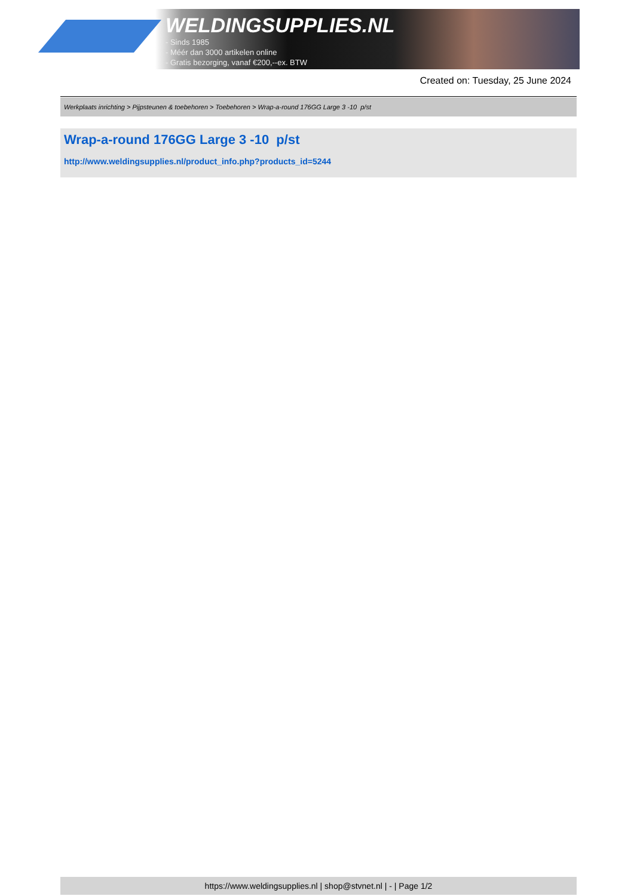WELDINGSUPPLIES.NL
- Sinds 1985
- Méér dan 3000 artikelen online
- Gratis bezorging, vanaf €200,--ex. BTW
Created on: Tuesday, 25 June 2024
Werkplaats inrichting > Pijpsteunen & toebehoren > Toebehoren > Wrap-a-round 176GG Large 3 -10 p/st
Wrap-a-round 176GG Large 3 -10 p/st
http://www.weldingsupplies.nl/product_info.php?products_id=5244
https://www.weldingsupplies.nl | shop@stvnet.nl | - | Page 1/2